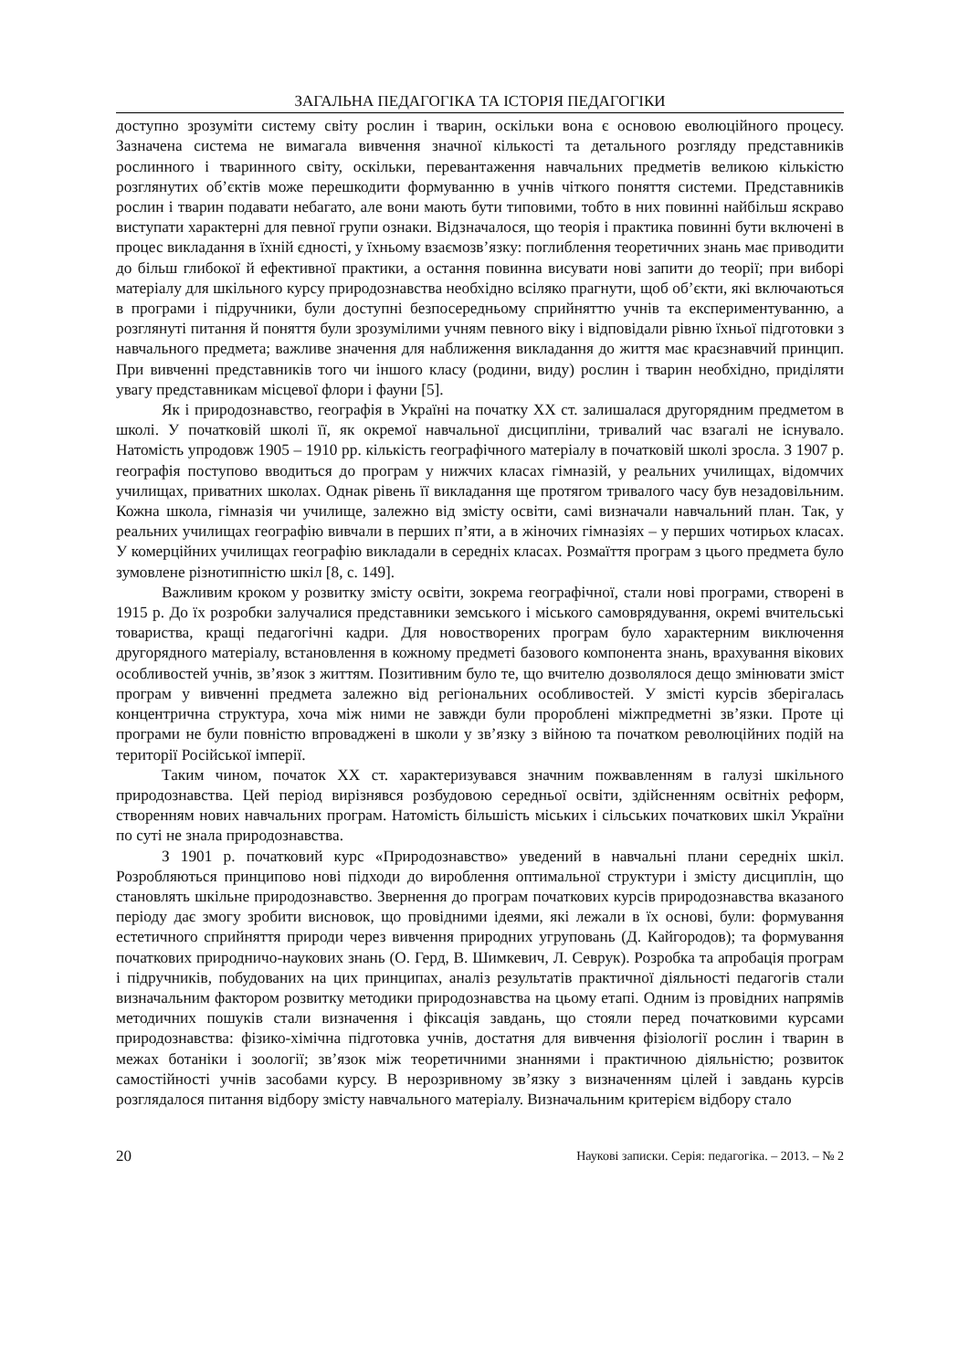ЗАГАЛЬНА ПЕДАГОГІКА ТА ІСТОРІЯ ПЕДАГОГІКИ
доступно зрозуміти систему світу рослин і тварин, оскільки вона є основою еволюційного процесу. Зазначена система не вимагала вивчення значної кількості та детального розгляду представників рослинного і тваринного світу, оскільки, перевантаження навчальних предметів великою кількістю розглянутих об’єктів може перешкодити формуванню в учнів чіткого поняття системи. Представників рослин і тварин подавати небагато, але вони мають бути типовими, тобто в них повинні найбільш яскраво виступати характерні для певної групи ознаки. Відзначалося, що теорія і практика повинні бути включені в процес викладання в їхній єдності, у їхньому взаємозв’язку: поглиблення теоретичних знань має приводити до більш глибокої й ефективної практики, а остання повинна висувати нові запити до теорії; при виборі матеріалу для шкільного курсу природознавства необхідно всіляко прагнути, щоб об’єкти, які включаються в програми і підручники, були доступні безпосередньому сприйняттю учнів та експериментуванню, а розглянуті питання й поняття були зрозумілими учням певного віку і відповідали рівню їхньої підготовки з навчального предмета; важливе значення для наближення викладання до життя має краєзнавчий принцип. При вивченні представників того чи іншого класу (родини, виду) рослин і тварин необхідно, приділяти увагу представникам місцевої флори і фауни [5].
Як і природознавство, географія в Україні на початку XX ст. залишалася другорядним предметом в школі. У початковій школі її, як окремої навчальної дисципліни, тривалий час взагалі не існувало. Натомість упродовж 1905 – 1910 рр. кількість географічного матеріалу в початковій школі зросла. З 1907 р. географія поступово вводиться до програм у нижчих класах гімназій, у реальних училищах, відомчих училищах, приватних школах. Однак рівень її викладання ще протягом тривалого часу був незадовільним. Кожна школа, гімназія чи училище, залежно від змісту освіти, самі визначали навчальний план. Так, у реальних училищах географію вивчали в перших п’яти, а в жіночих гімназіях – у перших чотирьох класах. У комерційних училищах географію викладали в середніх класах. Розмаїття програм з цього предмета було зумовлене різнотипністю шкіл [8, с. 149].
Важливим кроком у розвитку змісту освіти, зокрема географічної, стали нові програми, створені в 1915 р. До їх розробки залучалися представники земського і міського самоврядування, окремі вчительські товариства, кращі педагогічні кадри. Для новостворених програм було характерним виключення другорядного матеріалу, встановлення в кожному предметі базового компонента знань, врахування вікових особливостей учнів, зв’язок з життям. Позитивним було те, що вчителю дозволялося дещо змінювати зміст програм у вивченні предмета залежно від регіональних особливостей. У змісті курсів зберігалась концентрична структура, хоча між ними не завжди були пророблені міжпредметні зв’язки. Проте ці програми не були повністю впроваджені в школи у зв’язку з війною та початком революційних подій на території Російської імперії.
Таким чином, початок XX ст. характеризувався значним пожвавленням в галузі шкільного природознавства. Цей період вирізнявся розбудовою середньої освіти, здійсненням освітніх реформ, створенням нових навчальних програм. Натомість більшість міських і сільських початкових шкіл України по суті не знала природознавства.
З 1901 р. початковий курс «Природознавство» уведений в навчальні плани середніх шкіл. Розробляються принципово нові підходи до вироблення оптимальної структури і змісту дисциплін, що становлять шкільне природознавство. Звернення до програм початкових курсів природознавства вказаного періоду дає змогу зробити висновок, що провідними ідеями, які лежали в їх основі, були: формування естетичного сприйняття природи через вивчення природних угруповань (Д. Кайгородов); та формування початкових природничо-наукових знань (О. Герд, В. Шимкевич, Л. Севрук). Розробка та апробація програм і підручників, побудованих на цих принципах, аналіз результатів практичної діяльності педагогів стали визначальним фактором розвитку методики природознавства на цьому етапі. Одним із провідних напрямів методичних пошуків стали визначення і фіксація завдань, що стояли перед початковими курсами природознавства: фізико-хімічна підготовка учнів, достатня для вивчення фізіології рослин і тварин в межах ботаніки і зоології; зв’язок між теоретичними знаннями і практичною діяльністю; розвиток самостійності учнів засобами курсу. В нерозривному зв’язку з визначенням цілей і завдань курсів розглядалося питання відбору змісту навчального матеріалу. Визначальним критерієм відбору стало
20 Наукові записки. Серія: педагогіка. – 2013. – № 2